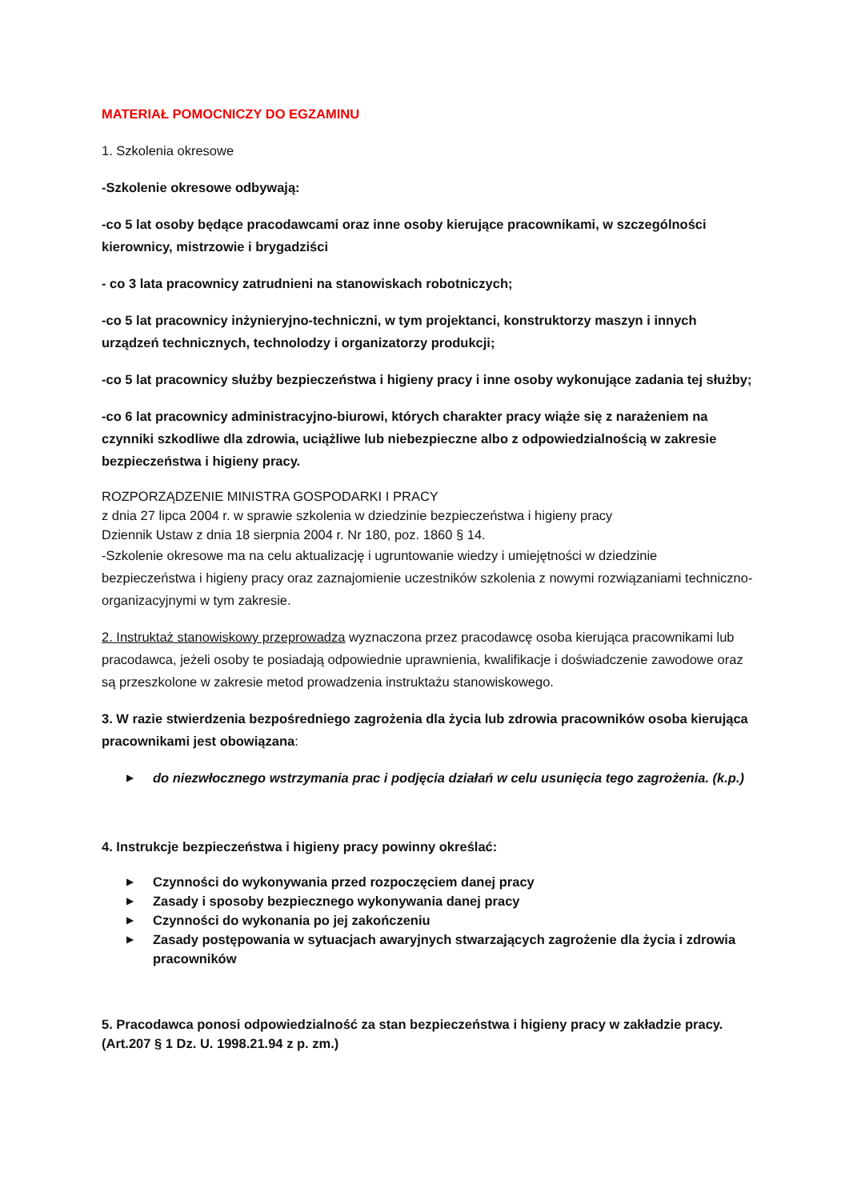MATERIAŁ POMOCNICZY DO EGZAMINU
1. Szkolenia okresowe
-Szkolenie okresowe odbywają:
-co 5 lat osoby będące pracodawcami oraz inne osoby kierujące pracownikami, w szczególności kierownicy, mistrzowie i brygadziści
- co 3 lata pracownicy zatrudnieni na stanowiskach robotniczych;
-co 5 lat pracownicy inżynieryjno-techniczni, w tym projektanci, konstruktorzy maszyn i innych urządzeń technicznych, technolodzy i organizatorzy produkcji;
-co 5 lat pracownicy służby bezpieczeństwa i higieny pracy i inne osoby wykonujące zadania tej służby;
-co 6 lat pracownicy administracyjno-biurowi, których charakter pracy wiąże się z narażeniem na czynniki szkodliwe dla zdrowia, uciążliwe lub niebezpieczne albo z odpowiedzialnością w zakresie bezpieczeństwa i higieny pracy.
ROZPORZĄDZENIE MINISTRA GOSPODARKI I PRACY
z dnia 27 lipca 2004 r. w sprawie szkolenia w dziedzinie bezpieczeństwa i higieny pracy
Dziennik Ustaw z dnia 18 sierpnia 2004 r. Nr 180, poz. 1860 § 14.
-Szkolenie okresowe ma na celu aktualizację i ugruntowanie wiedzy i umiejętności w dziedzinie bezpieczeństwa i higieny pracy oraz zaznajomienie uczestników szkolenia z nowymi rozwiązaniami techniczno-organizacyjnymi w tym zakresie.
2. Instruktaż stanowiskowy przeprowadza wyznaczona przez pracodawcę osoba kierująca pracownikami lub pracodawca, jeżeli osoby te posiadają odpowiednie uprawnienia, kwalifikacje i doświadczenie zawodowe oraz są przeszkolone w zakresie metod prowadzenia instruktażu stanowiskowego.
3. W razie stwierdzenia bezpośredniego zagrożenia dla życia lub zdrowia pracowników osoba kierująca pracownikami jest obowiązana:
▶ do niezwłocznego wstrzymania prac i podjęcia działań w celu usunięcia tego zagrożenia. (k.p.)
4. Instrukcje bezpieczeństwa i higieny pracy powinny określać:
▶ Czynności do wykonywania przed rozpoczęciem danej pracy
▶ Zasady i sposoby bezpiecznego wykonywania danej pracy
▶ Czynności do wykonania po jej zakończeniu
▶ Zasady postępowania w sytuacjach awaryjnych stwarzających zagrożenie dla życia i zdrowia pracowników
5. Pracodawca ponosi odpowiedzialność za stan bezpieczeństwa i higieny pracy w zakładzie pracy. (Art.207 § 1 Dz. U. 1998.21.94 z p. zm.)